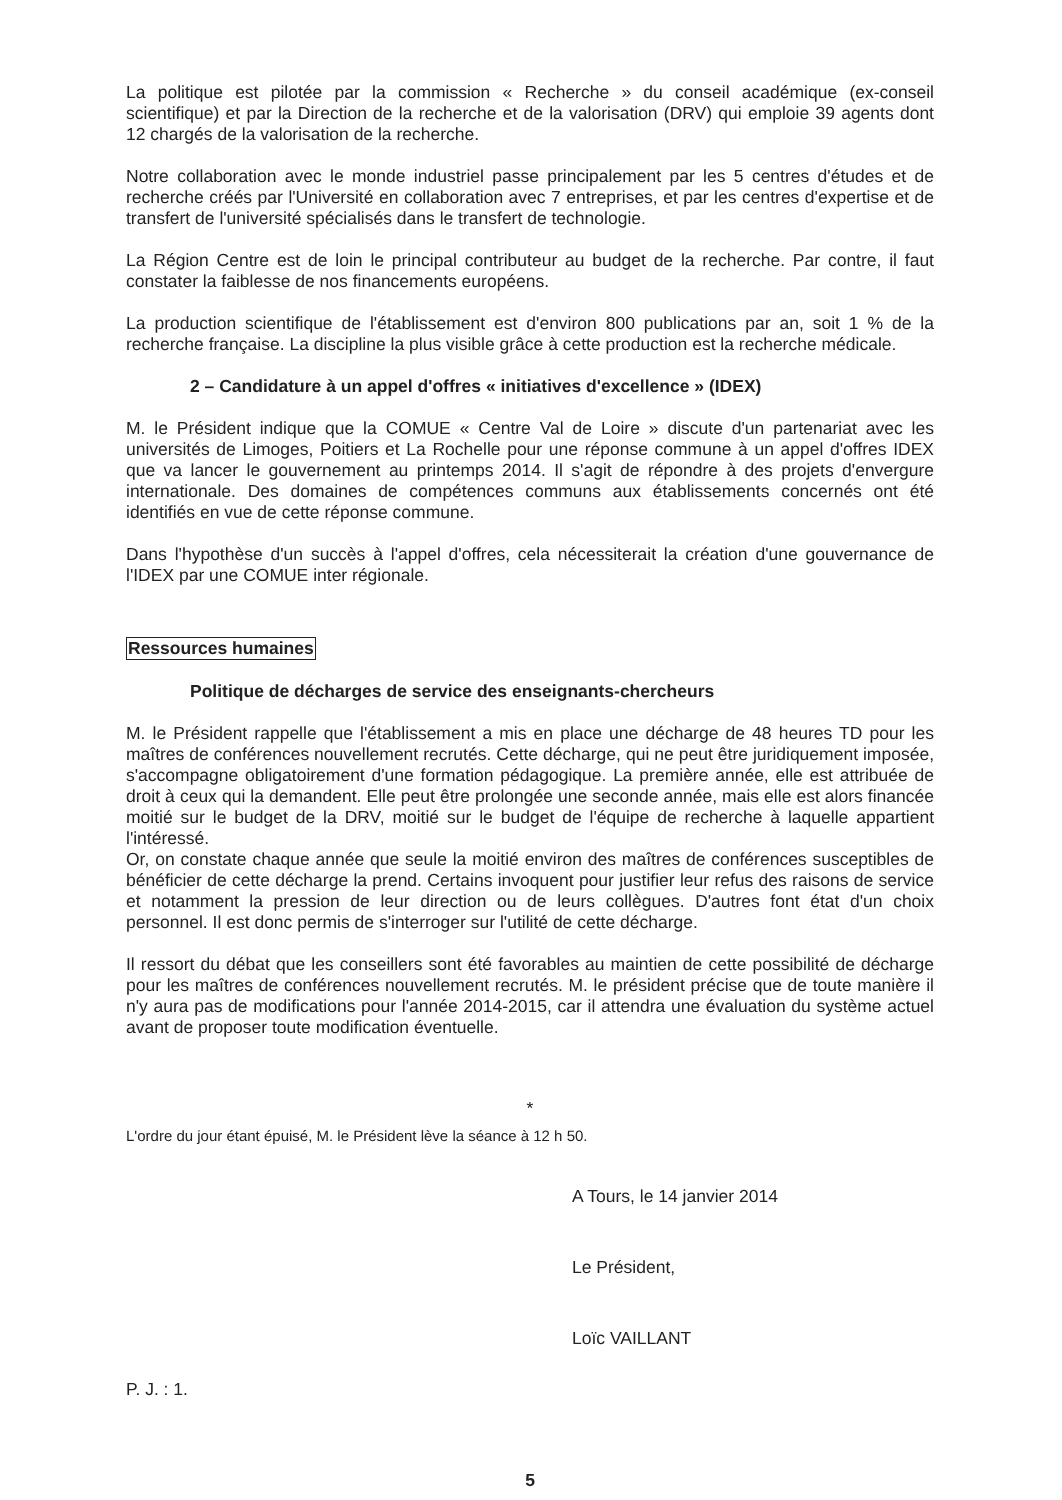La politique est pilotée par la commission « Recherche » du conseil académique (ex-conseil scientifique) et par la Direction de la recherche et de la valorisation (DRV) qui emploie 39 agents dont 12 chargés de la valorisation de la recherche.
Notre collaboration avec le monde industriel passe principalement par les 5 centres d'études et de recherche créés par l'Université en collaboration avec 7 entreprises, et par les centres d'expertise et de transfert de l'université spécialisés dans le transfert de technologie.
La Région Centre est de loin le principal contributeur au budget de la recherche. Par contre, il faut constater la faiblesse de nos financements européens.
La production scientifique de l'établissement est d'environ 800 publications par an, soit 1 % de la recherche française. La discipline la plus visible grâce à cette production est la recherche médicale.
2 – Candidature à un appel d'offres « initiatives d'excellence » (IDEX)
M. le Président indique que la COMUE « Centre Val de Loire » discute d'un partenariat avec les universités de Limoges, Poitiers et La Rochelle pour une réponse commune à un appel d'offres IDEX que va lancer le gouvernement au printemps 2014. Il s'agit de répondre à des projets d'envergure internationale. Des domaines de compétences communs aux établissements concernés ont été identifiés en vue de cette réponse commune.
Dans l'hypothèse d'un succès à l'appel d'offres, cela nécessiterait la création d'une gouvernance de l'IDEX par une COMUE inter régionale.
Ressources humaines
Politique de décharges de service des enseignants-chercheurs
M. le Président rappelle que l'établissement a mis en place une décharge de 48 heures TD pour les maîtres de conférences nouvellement recrutés. Cette décharge, qui ne peut être juridiquement imposée, s'accompagne obligatoirement d'une formation pédagogique. La première année, elle est attribuée de droit à ceux qui la demandent. Elle peut être prolongée une seconde année, mais elle est alors financée moitié sur le budget de la DRV, moitié sur le budget de l'équipe de recherche à laquelle appartient l'intéressé.
Or, on constate chaque année que seule la moitié environ des maîtres de conférences susceptibles de bénéficier de cette décharge la prend. Certains invoquent pour justifier leur refus des raisons de service et notamment la pression de leur direction ou de leurs collègues. D'autres font état d'un choix personnel. Il est donc permis de s'interroger sur l'utilité de cette décharge.
Il ressort du débat que les conseillers sont été favorables au maintien de cette possibilité de décharge pour les maîtres de conférences nouvellement recrutés. M. le président précise que de toute manière il n'y aura pas de modifications pour l'année 2014-2015, car il attendra une évaluation du système actuel avant de proposer toute modification éventuelle.
*
L'ordre du jour étant épuisé, M. le Président lève la séance à 12 h 50.
A Tours, le 14 janvier 2014
Le Président,
Loïc VAILLANT
P. J. : 1.
5